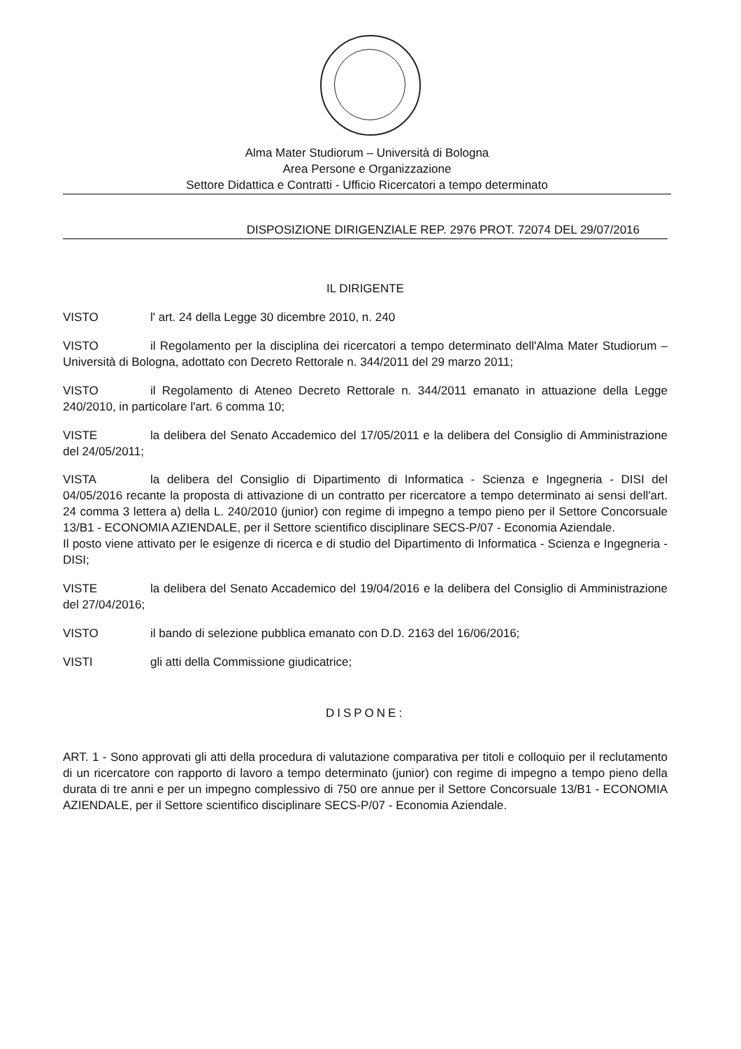Alma Mater Studiorum – Università di Bologna
Area Persone e Organizzazione
Settore Didattica e Contratti - Ufficio Ricercatori a tempo determinato
DISPOSIZIONE DIRIGENZIALE REP. 2976 PROT. 72074 DEL 29/07/2016
IL DIRIGENTE
VISTO l' art. 24 della Legge 30 dicembre 2010, n. 240
VISTO il Regolamento per la disciplina dei ricercatori a tempo determinato dell'Alma Mater Studiorum – Università di Bologna, adottato con Decreto Rettorale n. 344/2011 del 29 marzo 2011;
VISTO il Regolamento di Ateneo Decreto Rettorale n. 344/2011 emanato in attuazione della Legge 240/2010, in particolare l'art. 6 comma 10;
VISTE la delibera del Senato Accademico del 17/05/2011 e la delibera del Consiglio di Amministrazione del 24/05/2011;
VISTA la delibera del Consiglio di Dipartimento di Informatica - Scienza e Ingegneria - DISI del 04/05/2016 recante la proposta di attivazione di un contratto per ricercatore a tempo determinato ai sensi dell'art. 24 comma 3 lettera a) della L. 240/2010 (junior) con regime di impegno a tempo pieno per il Settore Concorsuale 13/B1 - ECONOMIA AZIENDALE, per il Settore scientifico disciplinare SECS-P/07 - Economia Aziendale.
Il posto viene attivato per le esigenze di ricerca e di studio del Dipartimento di Informatica - Scienza e Ingegneria - DISI;
VISTE la delibera del Senato Accademico del 19/04/2016 e la delibera del Consiglio di Amministrazione del 27/04/2016;
VISTO il bando di selezione pubblica emanato con D.D. 2163 del 16/06/2016;
VISTI gli atti della Commissione giudicatrice;
DISPONE:
ART. 1 - Sono approvati gli atti della procedura di valutazione comparativa per titoli e colloquio per il reclutamento di un ricercatore con rapporto di lavoro a tempo determinato (junior) con regime di impegno a tempo pieno della durata di tre anni e per un impegno complessivo di 750 ore annue per il Settore Concorsuale 13/B1 - ECONOMIA AZIENDALE, per il Settore scientifico disciplinare SECS-P/07 - Economia Aziendale.